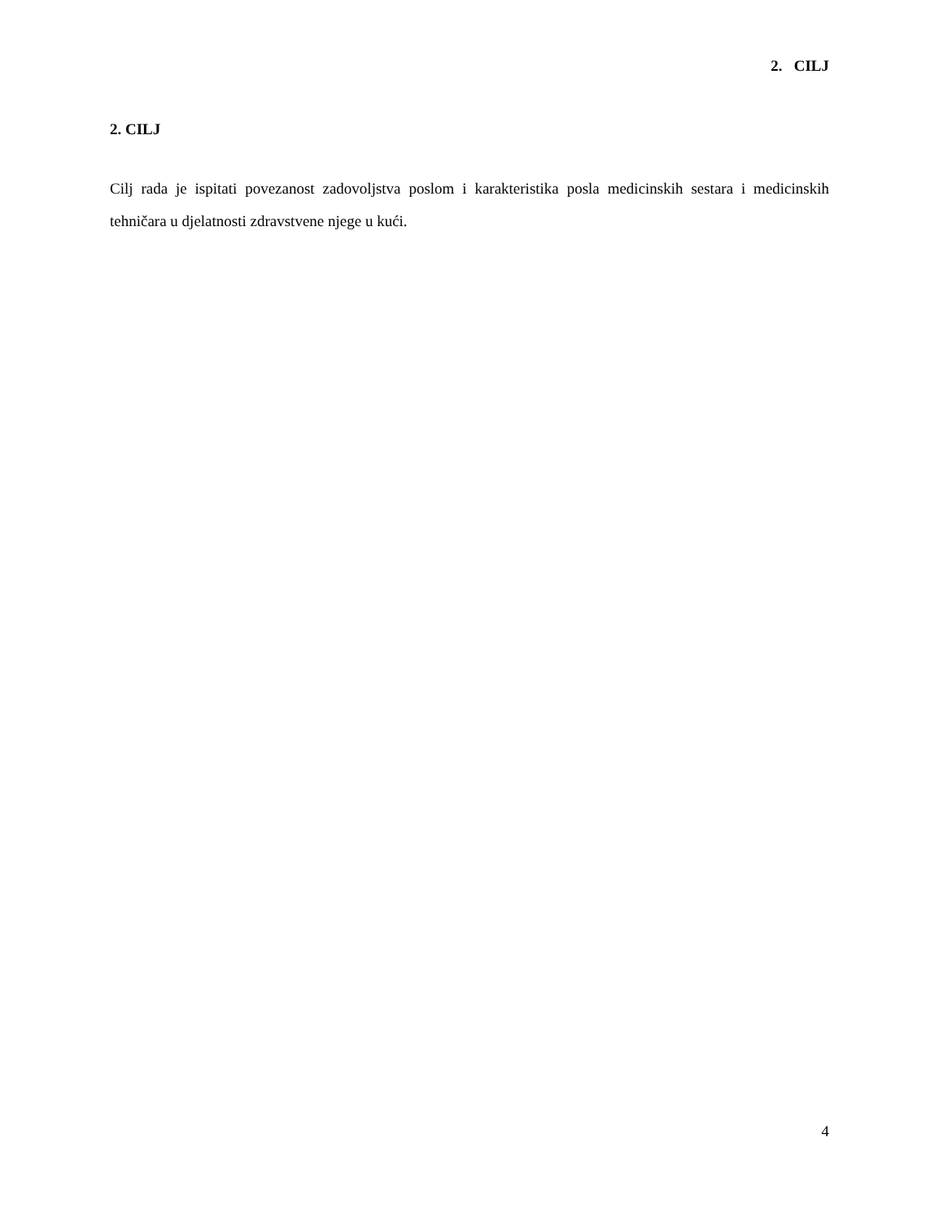2. CILJ
2. CILJ
Cilj rada je ispitati povezanost zadovoljstva poslom i karakteristika posla medicinskih sestara i medicinskih tehničara u djelatnosti zdravstvene njege u kući.
4